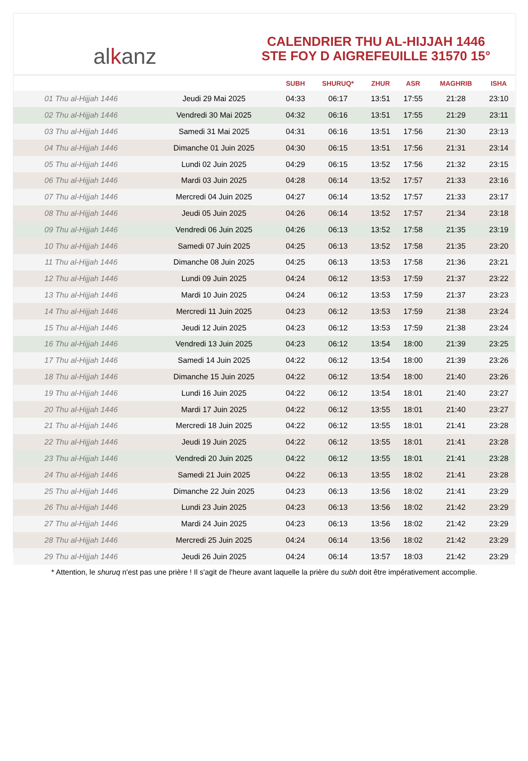al k anz
CALENDRIER THU AL-HIJJAH 1446
STE FOY D AIGREFEUILLE 31570 15°
| | | SUBH | SHURUQ* | ZHUR | ASR | MAGHRIB | ISHA |
| --- | --- | --- | --- | --- | --- | --- | --- |
| 01 Thu al-Hijjah 1446 | Jeudi 29 Mai 2025 | 04:33 | 06:17 | 13:51 | 17:55 | 21:28 | 23:10 |
| 02 Thu al-Hijjah 1446 | Vendredi 30 Mai 2025 | 04:32 | 06:16 | 13:51 | 17:55 | 21:29 | 23:11 |
| 03 Thu al-Hijjah 1446 | Samedi 31 Mai 2025 | 04:31 | 06:16 | 13:51 | 17:56 | 21:30 | 23:13 |
| 04 Thu al-Hijjah 1446 | Dimanche 01 Juin 2025 | 04:30 | 06:15 | 13:51 | 17:56 | 21:31 | 23:14 |
| 05 Thu al-Hijjah 1446 | Lundi 02 Juin 2025 | 04:29 | 06:15 | 13:52 | 17:56 | 21:32 | 23:15 |
| 06 Thu al-Hijjah 1446 | Mardi 03 Juin 2025 | 04:28 | 06:14 | 13:52 | 17:57 | 21:33 | 23:16 |
| 07 Thu al-Hijjah 1446 | Mercredi 04 Juin 2025 | 04:27 | 06:14 | 13:52 | 17:57 | 21:33 | 23:17 |
| 08 Thu al-Hijjah 1446 | Jeudi 05 Juin 2025 | 04:26 | 06:14 | 13:52 | 17:57 | 21:34 | 23:18 |
| 09 Thu al-Hijjah 1446 | Vendredi 06 Juin 2025 | 04:26 | 06:13 | 13:52 | 17:58 | 21:35 | 23:19 |
| 10 Thu al-Hijjah 1446 | Samedi 07 Juin 2025 | 04:25 | 06:13 | 13:52 | 17:58 | 21:35 | 23:20 |
| 11 Thu al-Hijjah 1446 | Dimanche 08 Juin 2025 | 04:25 | 06:13 | 13:53 | 17:58 | 21:36 | 23:21 |
| 12 Thu al-Hijjah 1446 | Lundi 09 Juin 2025 | 04:24 | 06:12 | 13:53 | 17:59 | 21:37 | 23:22 |
| 13 Thu al-Hijjah 1446 | Mardi 10 Juin 2025 | 04:24 | 06:12 | 13:53 | 17:59 | 21:37 | 23:23 |
| 14 Thu al-Hijjah 1446 | Mercredi 11 Juin 2025 | 04:23 | 06:12 | 13:53 | 17:59 | 21:38 | 23:24 |
| 15 Thu al-Hijjah 1446 | Jeudi 12 Juin 2025 | 04:23 | 06:12 | 13:53 | 17:59 | 21:38 | 23:24 |
| 16 Thu al-Hijjah 1446 | Vendredi 13 Juin 2025 | 04:23 | 06:12 | 13:54 | 18:00 | 21:39 | 23:25 |
| 17 Thu al-Hijjah 1446 | Samedi 14 Juin 2025 | 04:22 | 06:12 | 13:54 | 18:00 | 21:39 | 23:26 |
| 18 Thu al-Hijjah 1446 | Dimanche 15 Juin 2025 | 04:22 | 06:12 | 13:54 | 18:00 | 21:40 | 23:26 |
| 19 Thu al-Hijjah 1446 | Lundi 16 Juin 2025 | 04:22 | 06:12 | 13:54 | 18:01 | 21:40 | 23:27 |
| 20 Thu al-Hijjah 1446 | Mardi 17 Juin 2025 | 04:22 | 06:12 | 13:55 | 18:01 | 21:40 | 23:27 |
| 21 Thu al-Hijjah 1446 | Mercredi 18 Juin 2025 | 04:22 | 06:12 | 13:55 | 18:01 | 21:41 | 23:28 |
| 22 Thu al-Hijjah 1446 | Jeudi 19 Juin 2025 | 04:22 | 06:12 | 13:55 | 18:01 | 21:41 | 23:28 |
| 23 Thu al-Hijjah 1446 | Vendredi 20 Juin 2025 | 04:22 | 06:12 | 13:55 | 18:01 | 21:41 | 23:28 |
| 24 Thu al-Hijjah 1446 | Samedi 21 Juin 2025 | 04:22 | 06:13 | 13:55 | 18:02 | 21:41 | 23:28 |
| 25 Thu al-Hijjah 1446 | Dimanche 22 Juin 2025 | 04:23 | 06:13 | 13:56 | 18:02 | 21:41 | 23:29 |
| 26 Thu al-Hijjah 1446 | Lundi 23 Juin 2025 | 04:23 | 06:13 | 13:56 | 18:02 | 21:42 | 23:29 |
| 27 Thu al-Hijjah 1446 | Mardi 24 Juin 2025 | 04:23 | 06:13 | 13:56 | 18:02 | 21:42 | 23:29 |
| 28 Thu al-Hijjah 1446 | Mercredi 25 Juin 2025 | 04:24 | 06:14 | 13:56 | 18:02 | 21:42 | 23:29 |
| 29 Thu al-Hijjah 1446 | Jeudi 26 Juin 2025 | 04:24 | 06:14 | 13:57 | 18:03 | 21:42 | 23:29 |
* Attention, le shuruq n'est pas une prière ! Il s'agit de l'heure avant laquelle la prière du subh doit être impérativement accomplie.